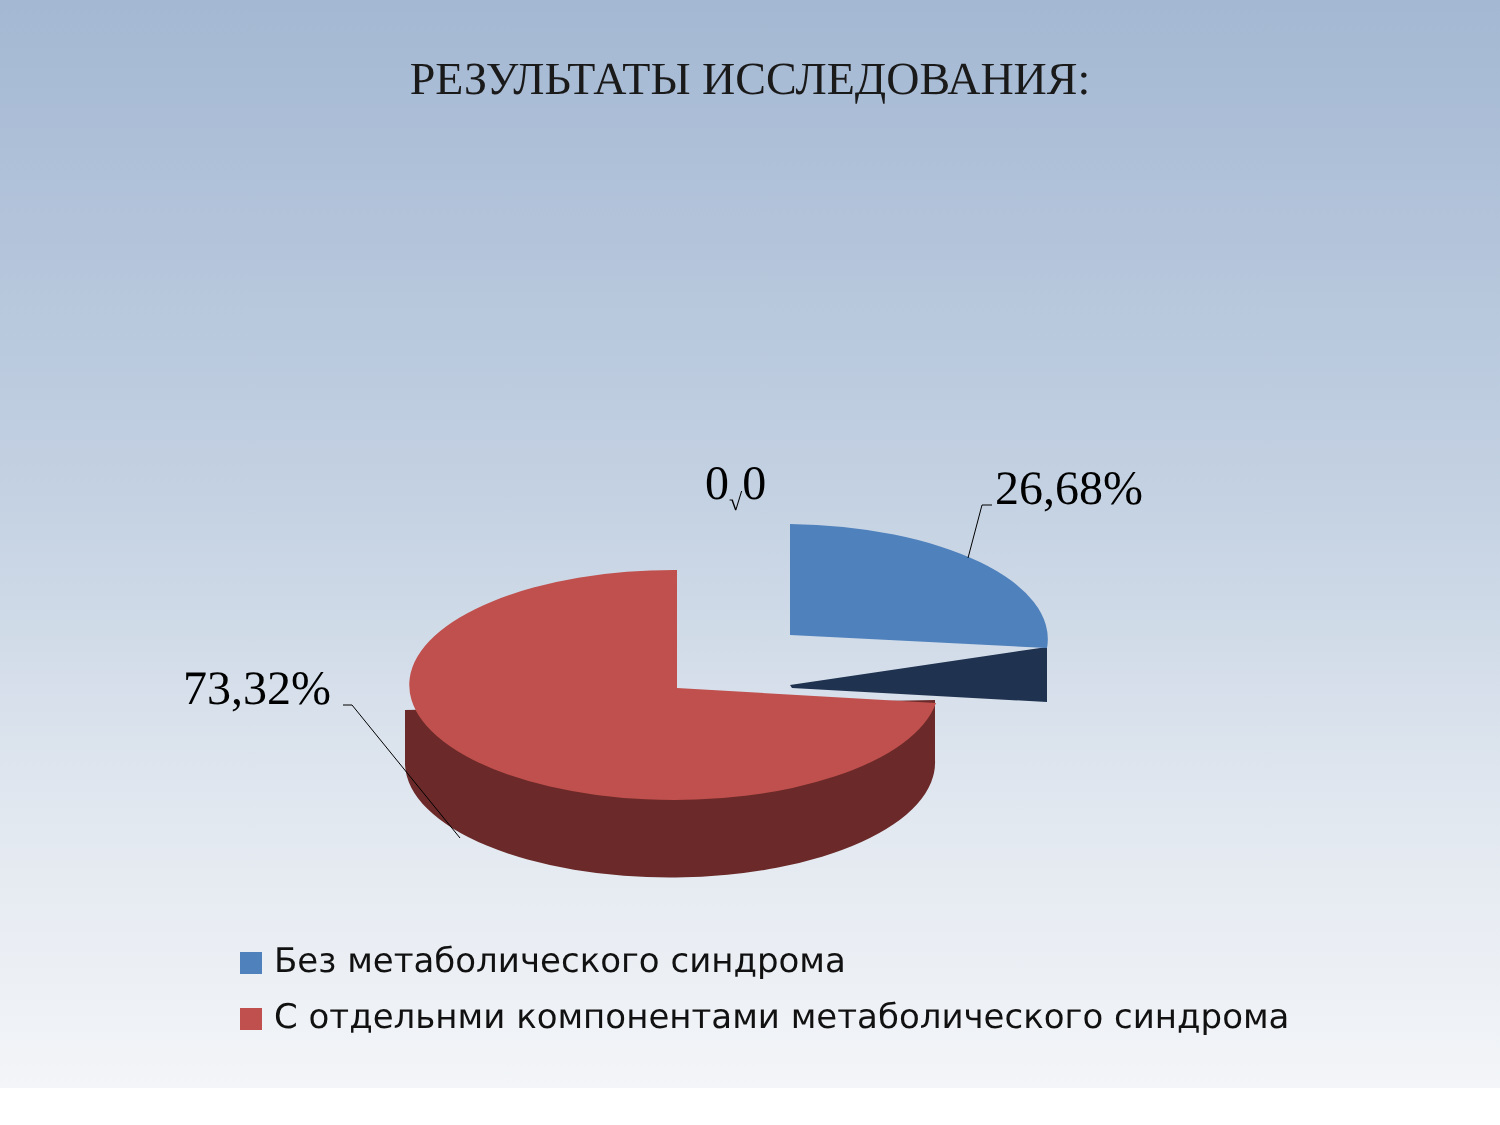РЕЗУЛЬТАТЫ ИССЛЕДОВАНИЯ:
0<sub>√</sub>0 26,68%
73,32%
Без метаболического синдрома
С отдельнми компонентами метаболического синдрома